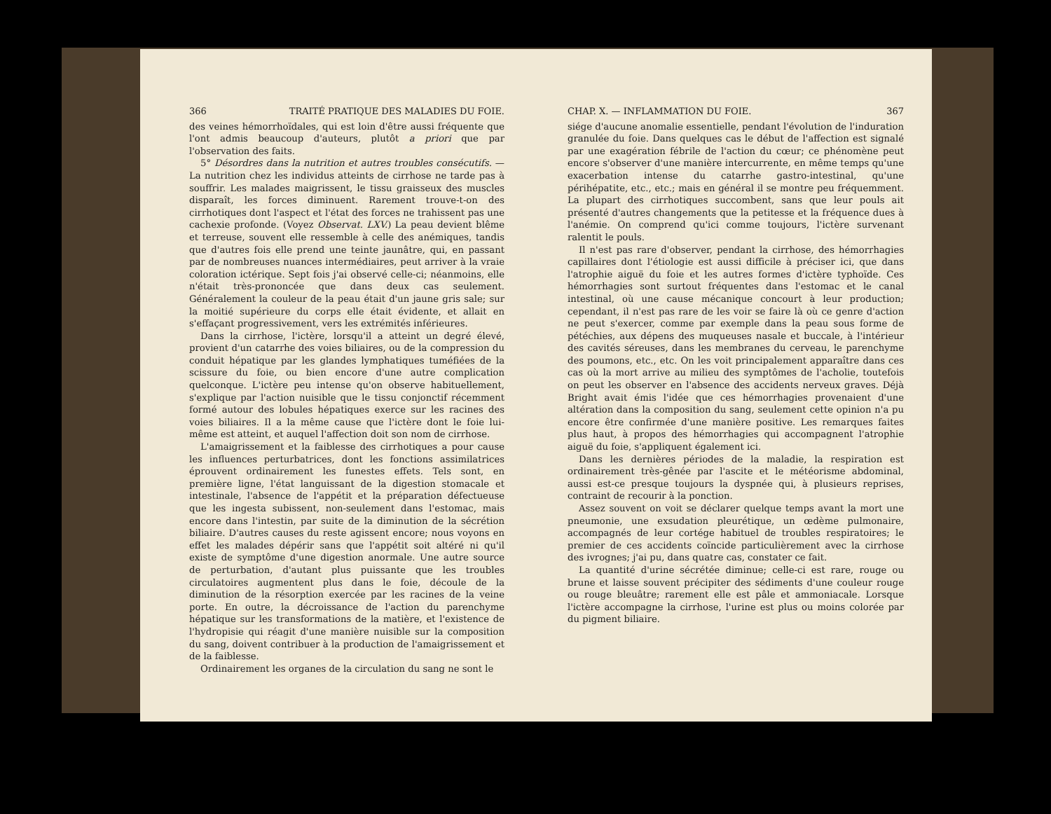366 TRAITÉ PRATIQUE DES MALADIES DU FOIE.
des veines hémorrhoïdales, qui est loin d'être aussi fréquente que l'ont admis beaucoup d'auteurs, plutôt a priori que par l'observation des faits.
5° Désordres dans la nutrition et autres troubles consécutifs. — La nutrition chez les individus atteints de cirrhose ne tarde pas à souffrir. Les malades maigrissent, le tissu graisseux des muscles disparaît, les forces diminuent. Rarement trouve-t-on des cirrhotiques dont l'aspect et l'état des forces ne trahissent pas une cachexie profonde. (Voyez Observat. LXV.) La peau devient blême et terreuse, souvent elle ressemble à celle des anémiques, tandis que d'autres fois elle prend une teinte jaunâtre, qui, en passant par de nombreuses nuances intermédiaires, peut arriver à la vraie coloration ictérique. Sept fois j'ai observé celle-ci; néanmoins, elle n'était très-prononcée que dans deux cas seulement. Généralement la couleur de la peau était d'un jaune gris sale; sur la moitié supérieure du corps elle était évidente, et allait en s'effaçant progressivement, vers les extrémités inférieures.
Dans la cirrhose, l'ictère, lorsqu'il a atteint un degré élevé, provient d'un catarrhe des voies biliaires, ou de la compression du conduit hépatique par les glandes lymphatiques tuméfiées de la scissure du foie, ou bien encore d'une autre complication quelconque. L'ictère peu intense qu'on observe habituellement, s'explique par l'action nuisible que le tissu conjonctif récemment formé autour des lobules hépatiques exerce sur les racines des voies biliaires. Il a la même cause que l'ictère dont le foie lui-même est atteint, et auquel l'affection doit son nom de cirrhose.
L'amaigrissement et la faiblesse des cirrhotiques a pour cause les influences perturbatrices, dont les fonctions assimilatrices éprouvent ordinairement les funestes effets. Tels sont, en première ligne, l'état languissant de la digestion stomacale et intestinale, l'absence de l'appétit et la préparation défectueuse que les ingesta subissent, non-seulement dans l'estomac, mais encore dans l'intestin, par suite de la diminution de la sécrétion biliaire. D'autres causes du reste agissent encore; nous voyons en effet les malades dépérir sans que l'appétit soit altéré ni qu'il existe de symptôme d'une digestion anormale. Une autre source de perturbation, d'autant plus puissante que les troubles circulatoires augmentent plus dans le foie, découle de la diminution de la résorption exercée par les racines de la veine porte. En outre, la décroissance de l'action du parenchyme hépatique sur les transformations de la matière, et l'existence de l'hydropisie qui réagit d'une manière nuisible sur la composition du sang, doivent contribuer à la production de l'amaigrissement et de la faiblesse.
Ordinairement les organes de la circulation du sang ne sont le
CHAP. X. — INFLAMMATION DU FOIE. 367
siége d'aucune anomalie essentielle, pendant l'évolution de l'induration granulée du foie. Dans quelques cas le début de l'affection est signalé par une exagération fébrile de l'action du cœur; ce phénomène peut encore s'observer d'une manière intercurrente, en même temps qu'une exacerbation intense du catarrhe gastro-intestinal, qu'une périhépatite, etc., etc.; mais en général il se montre peu fréquemment. La plupart des cirrhotiques succombent, sans que leur pouls ait présenté d'autres changements que la petitesse et la fréquence dues à l'anémie. On comprend qu'ici comme toujours, l'ictère survenant ralentit le pouls.
Il n'est pas rare d'observer, pendant la cirrhose, des hémorrhagies capillaires dont l'étiologie est aussi difficile à préciser ici, que dans l'atrophie aiguë du foie et les autres formes d'ictère typhoïde. Ces hémorrhagies sont surtout fréquentes dans l'estomac et le canal intestinal, où une cause mécanique concourt à leur production; cependant, il n'est pas rare de les voir se faire là où ce genre d'action ne peut s'exercer, comme par exemple dans la peau sous forme de pétéchies, aux dépens des muqueuses nasale et buccale, à l'intérieur des cavités séreuses, dans les membranes du cerveau, le parenchyme des poumons, etc., etc. On les voit principalement apparaître dans ces cas où la mort arrive au milieu des symptômes de l'acholie, toutefois on peut les observer en l'absence des accidents nerveux graves. Déjà Bright avait émis l'idée que ces hémorrhagies provenaient d'une altération dans la composition du sang, seulement cette opinion n'a pu encore être confirmée d'une manière positive. Les remarques faites plus haut, à propos des hémorrhagies qui accompagnent l'atrophie aiguë du foie, s'appliquent également ici.
Dans les dernières périodes de la maladie, la respiration est ordinairement très-gênée par l'ascite et le météorisme abdominal, aussi est-ce presque toujours la dyspnée qui, à plusieurs reprises, contraint de recourir à la ponction.
Assez souvent on voit se déclarer quelque temps avant la mort une pneumonie, une exsudation pleurétique, un œdème pulmonaire, accompagnés de leur cortége habituel de troubles respiratoires; le premier de ces accidents coïncide particulièrement avec la cirrhose des ivrognes; j'ai pu, dans quatre cas, constater ce fait.
La quantité d'urine sécrétée diminue; celle-ci est rare, rouge ou brune et laisse souvent précipiter des sédiments d'une couleur rouge ou rouge bleuâtre; rarement elle est pâle et ammoniacale. Lorsque l'ictère accompagne la cirrhose, l'urine est plus ou moins colorée par du pigment biliaire.